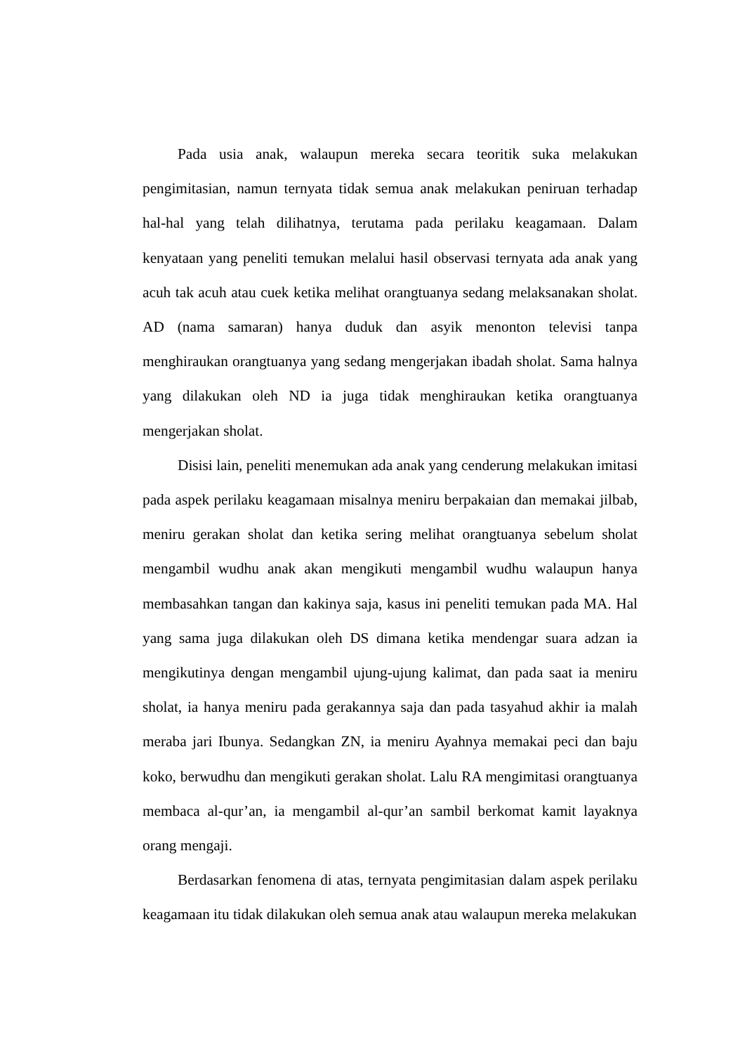Pada usia anak, walaupun mereka secara teoritik suka melakukan pengimitasian, namun ternyata tidak semua anak melakukan peniruan terhadap hal-hal yang telah dilihatnya, terutama pada perilaku keagamaan. Dalam kenyataan yang peneliti temukan melalui hasil observasi ternyata ada anak yang acuh tak acuh atau cuek ketika melihat orangtuanya sedang melaksanakan sholat. AD (nama samaran) hanya duduk dan asyik menonton televisi tanpa menghiraukan orangtuanya yang sedang mengerjakan ibadah sholat. Sama halnya yang dilakukan oleh ND ia juga tidak menghiraukan ketika orangtuanya mengerjakan sholat.
Disisi lain, peneliti menemukan ada anak yang cenderung melakukan imitasi pada aspek perilaku keagamaan misalnya meniru berpakaian dan memakai jilbab, meniru gerakan sholat dan ketika sering melihat orangtuanya sebelum sholat mengambil wudhu anak akan mengikuti mengambil wudhu walaupun hanya membasahkan tangan dan kakinya saja, kasus ini peneliti temukan pada MA. Hal yang sama juga dilakukan oleh DS dimana ketika mendengar suara adzan ia mengikutinya dengan mengambil ujung-ujung kalimat, dan pada saat ia meniru sholat, ia hanya meniru pada gerakannya saja dan pada tasyahud akhir ia malah meraba jari Ibunya. Sedangkan ZN, ia meniru Ayahnya memakai peci dan baju koko, berwudhu dan mengikuti gerakan sholat. Lalu RA mengimitasi orangtuanya membaca al-qur’an, ia mengambil al-qur’an sambil berkomat kamit layaknya orang mengaji.
Berdasarkan fenomena di atas, ternyata pengimitasian dalam aspek perilaku keagamaan itu tidak dilakukan oleh semua anak atau walaupun mereka melakukan